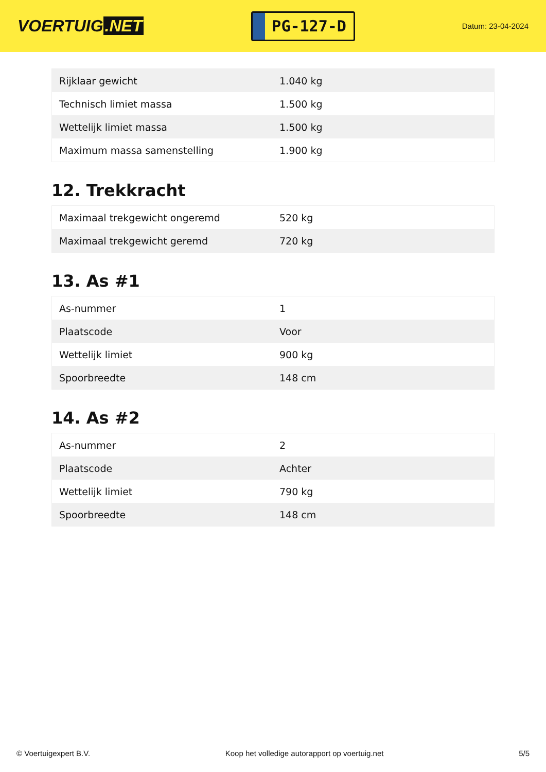VOERTUIG.NET
PG-127-D
Datum: 23-04-2024
| Rijklaar gewicht | 1.040 kg |
| Technisch limiet massa | 1.500 kg |
| Wettelijk limiet massa | 1.500 kg |
| Maximum massa samenstelling | 1.900 kg |
12. Trekkracht
| Maximaal trekgewicht ongeremd | 520 kg |
| Maximaal trekgewicht geremd | 720 kg |
13. As #1
| As-nummer | 1 |
| Plaatscode | Voor |
| Wettelijk limiet | 900 kg |
| Spoorbreedte | 148 cm |
14. As #2
| As-nummer | 2 |
| Plaatscode | Achter |
| Wettelijk limiet | 790 kg |
| Spoorbreedte | 148 cm |
© Voertuigexpert B.V. Koop het volledige autorapport op voertuig.net 5/5